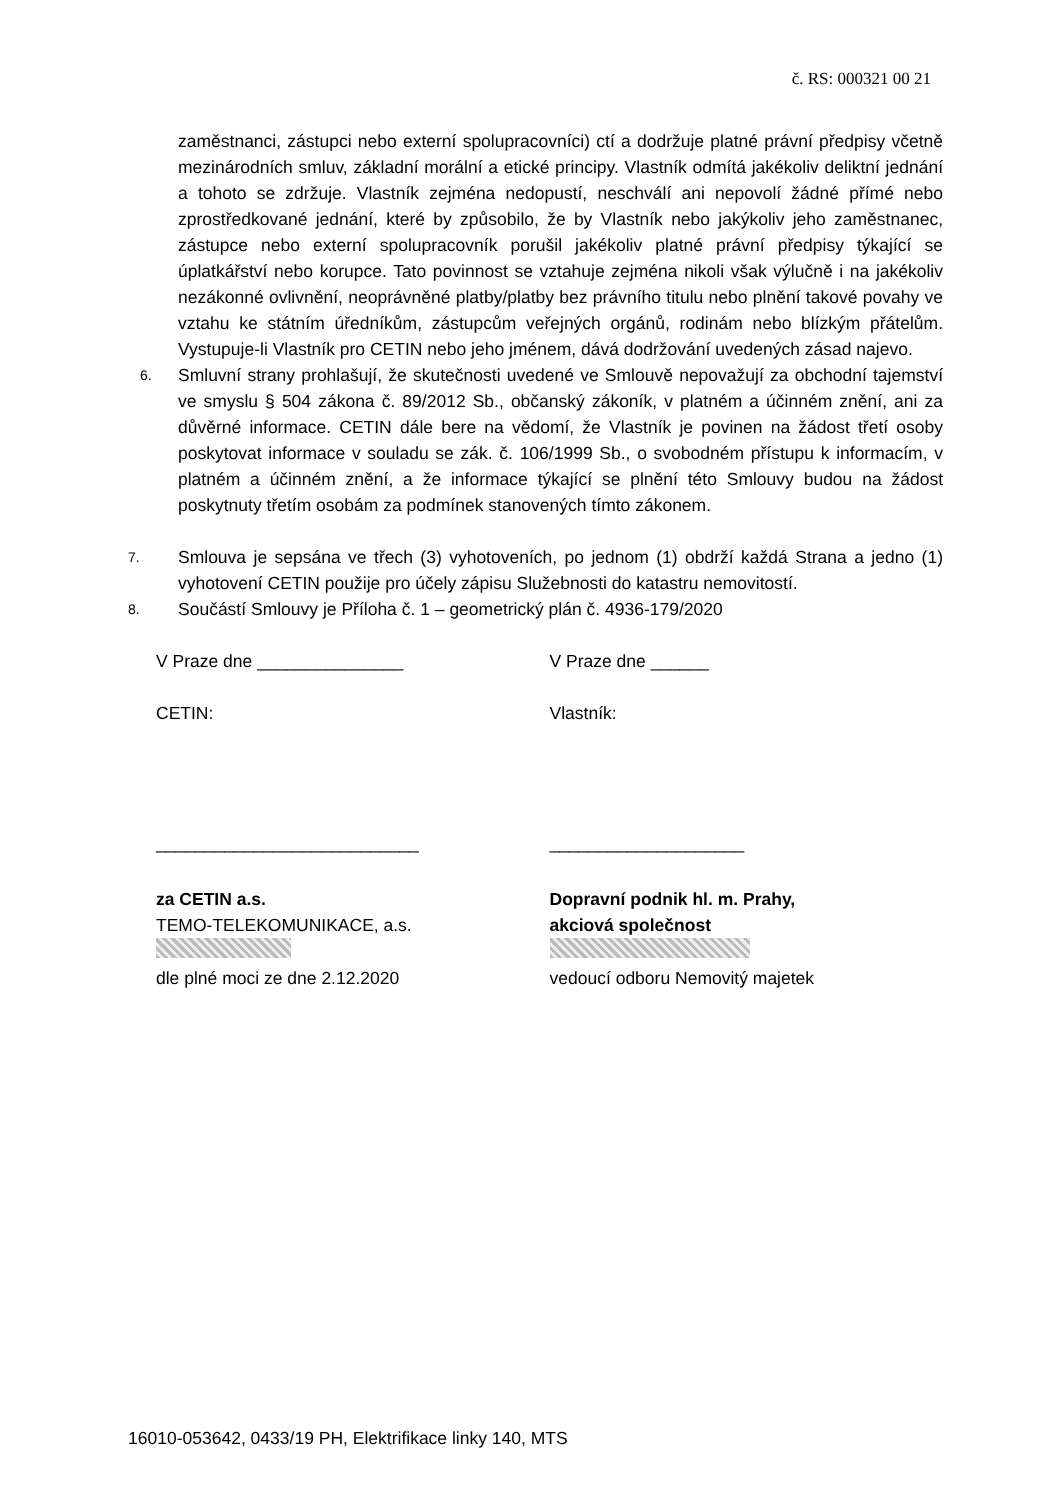č. RS: 000321 00 21
zaměstnanci, zástupci nebo externí spolupracovníci) ctí a dodržuje platné právní předpisy včetně mezinárodních smluv, základní morální a etické principy. Vlastník odmítá jakékoliv deliktní jednání a tohoto se zdržuje. Vlastník zejména nedopustí, neschválí ani nepovolí žádné přímé nebo zprostředkované jednání, které by způsobilo, že by Vlastník nebo jakýkoliv jeho zaměstnanec, zástupce nebo externí spolupracovník porušil jakékoliv platné právní předpisy týkající se úplatkářství nebo korupce. Tato povinnost se vztahuje zejména nikoli však výlučně i na jakékoliv nezákonné ovlivnění, neoprávněné platby/platby bez právního titulu nebo plnění takové povahy ve vztahu ke státním úředníkům, zástupcům veřejných orgánů, rodinám nebo blízkým přátelům. Vystupuje-li Vlastník pro CETIN nebo jeho jménem, dává dodržování uvedených zásad najevo.
6.
Smluvní strany prohlašují, že skutečnosti uvedené ve Smlouvě nepovažují za obchodní tajemství ve smyslu § 504 zákona č. 89/2012 Sb., občanský zákoník, v platném a účinném znění, ani za důvěrné informace. CETIN dále bere na vědomí, že Vlastník je povinen na žádost třetí osoby poskytovat informace v souladu se zák. č. 106/1999 Sb., o svobodném přístupu k informacím, v platném a účinném znění, a že informace týkající se plnění této Smlouvy budou na žádost poskytnuty třetím osobám za podmínek stanovených tímto zákonem.
7.
Smlouva je sepsána ve třech (3) vyhotoveních, po jednom (1) obdrží každá Strana a jedno (1) vyhotovení CETIN použije pro účely zápisu Služebnosti do katastru nemovitostí.
8.
Součástí Smlouvy je Příloha č. 1 – geometrický plán č. 4936-179/2020
V Praze dne _______________
CETIN:
___________________________
za CETIN a.s.
TEMO-TELEKOMUNIKACE, a.s.
dle plné moci ze dne 2.12.2020
V Praze dne ______
Vlastník:
____________________
Dopravní podnik hl. m. Prahy,
akciová společnost
vedoucí odboru Nemovitý majetek
16010-053642, 0433/19 PH, Elektrifikace linky 140, MTS